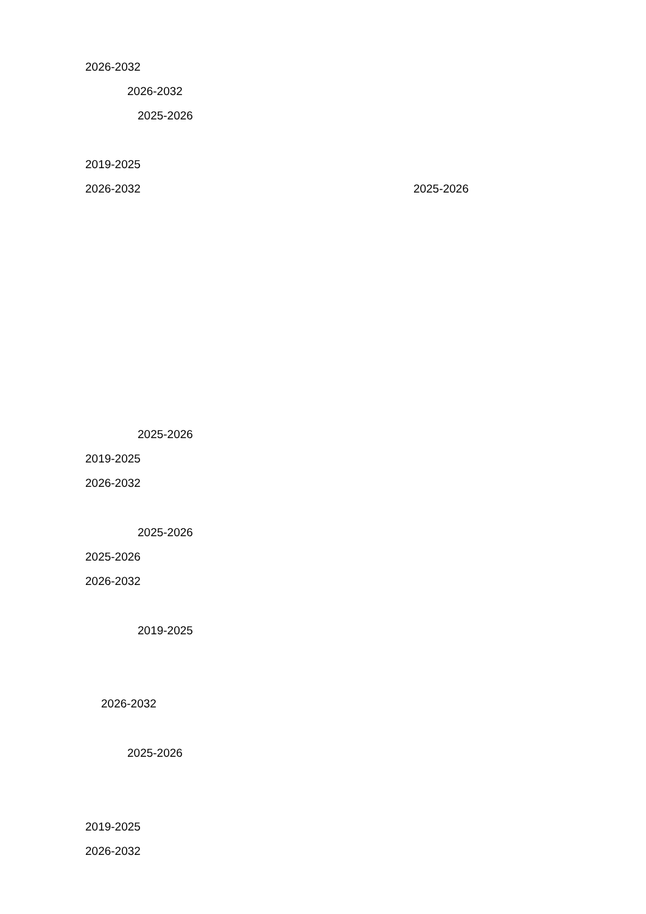2026-2032
2026-2032
2025-2026
2019-2025
2026-2032 2025-2026
2025-2026
2019-2025
2026-2032
2025-2026
2025-2026
2026-2032
2019-2025
2026-2032
2025-2026
2019-2025
2026-2032